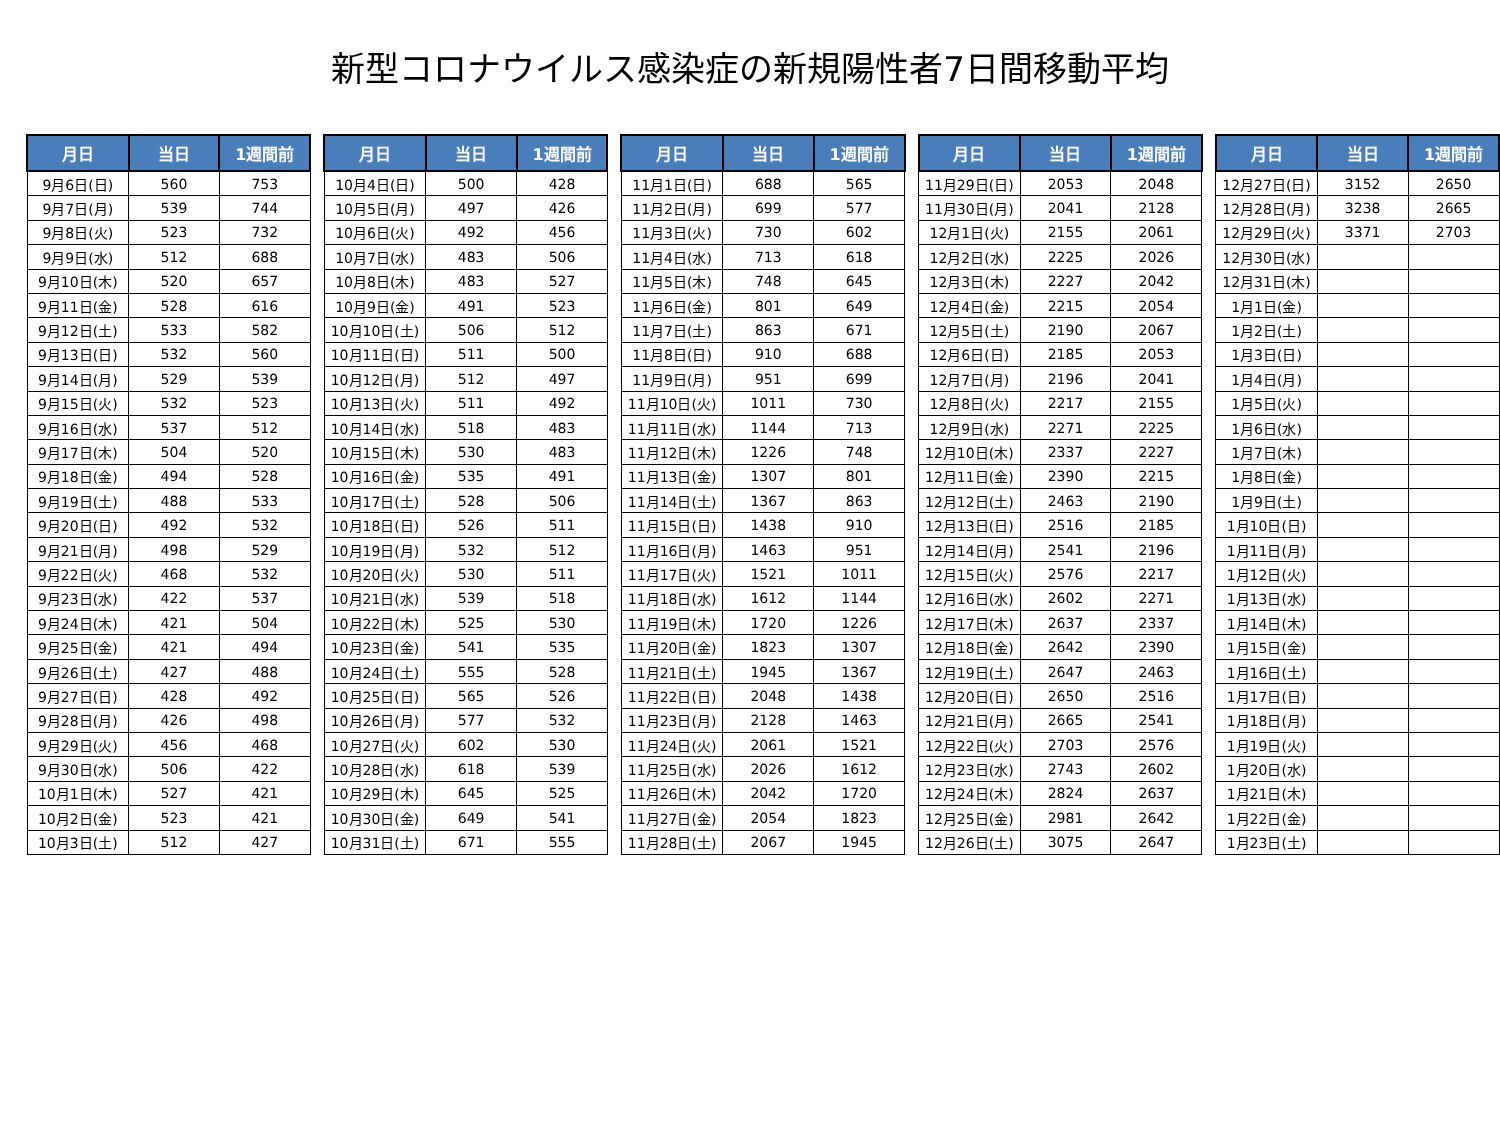新型コロナウイルス感染症の新規陽性者7日間移動平均
| 月日 | 当日 | 1週間前 |
| --- | --- | --- |
| 9月6日(日) | 560 | 753 |
| 9月7日(月) | 539 | 744 |
| 9月8日(火) | 523 | 732 |
| 9月9日(水) | 512 | 688 |
| 9月10日(木) | 520 | 657 |
| 9月11日(金) | 528 | 616 |
| 9月12日(土) | 533 | 582 |
| 9月13日(日) | 532 | 560 |
| 9月14日(月) | 529 | 539 |
| 9月15日(火) | 532 | 523 |
| 9月16日(水) | 537 | 512 |
| 9月17日(木) | 504 | 520 |
| 9月18日(金) | 494 | 528 |
| 9月19日(土) | 488 | 533 |
| 9月20日(日) | 492 | 532 |
| 9月21日(月) | 498 | 529 |
| 9月22日(火) | 468 | 532 |
| 9月23日(水) | 422 | 537 |
| 9月24日(木) | 421 | 504 |
| 9月25日(金) | 421 | 494 |
| 9月26日(土) | 427 | 488 |
| 9月27日(日) | 428 | 492 |
| 9月28日(月) | 426 | 498 |
| 9月29日(火) | 456 | 468 |
| 9月30日(水) | 506 | 422 |
| 10月1日(木) | 527 | 421 |
| 10月2日(金) | 523 | 421 |
| 10月3日(土) | 512 | 427 |
| 月日 | 当日 | 1週間前 |
| --- | --- | --- |
| 10月4日(日) | 500 | 428 |
| 10月5日(月) | 497 | 426 |
| 10月6日(火) | 492 | 456 |
| 10月7日(水) | 483 | 506 |
| 10月8日(木) | 483 | 527 |
| 10月9日(金) | 491 | 523 |
| 10月10日(土) | 506 | 512 |
| 10月11日(日) | 511 | 500 |
| 10月12日(月) | 512 | 497 |
| 10月13日(火) | 511 | 492 |
| 10月14日(水) | 518 | 483 |
| 10月15日(木) | 530 | 483 |
| 10月16日(金) | 535 | 491 |
| 10月17日(土) | 528 | 506 |
| 10月18日(日) | 526 | 511 |
| 10月19日(月) | 532 | 512 |
| 10月20日(火) | 530 | 511 |
| 10月21日(水) | 539 | 518 |
| 10月22日(木) | 525 | 530 |
| 10月23日(金) | 541 | 535 |
| 10月24日(土) | 555 | 528 |
| 10月25日(日) | 565 | 526 |
| 10月26日(月) | 577 | 532 |
| 10月27日(火) | 602 | 530 |
| 10月28日(水) | 618 | 539 |
| 10月29日(木) | 645 | 525 |
| 10月30日(金) | 649 | 541 |
| 10月31日(土) | 671 | 555 |
| 月日 | 当日 | 1週間前 |
| --- | --- | --- |
| 11月1日(日) | 688 | 565 |
| 11月2日(月) | 699 | 577 |
| 11月3日(火) | 730 | 602 |
| 11月4日(水) | 713 | 618 |
| 11月5日(木) | 748 | 645 |
| 11月6日(金) | 801 | 649 |
| 11月7日(土) | 863 | 671 |
| 11月8日(日) | 910 | 688 |
| 11月9日(月) | 951 | 699 |
| 11月10日(火) | 1011 | 730 |
| 11月11日(水) | 1144 | 713 |
| 11月12日(木) | 1226 | 748 |
| 11月13日(金) | 1307 | 801 |
| 11月14日(土) | 1367 | 863 |
| 11月15日(日) | 1438 | 910 |
| 11月16日(月) | 1463 | 951 |
| 11月17日(火) | 1521 | 1011 |
| 11月18日(水) | 1612 | 1144 |
| 11月19日(木) | 1720 | 1226 |
| 11月20日(金) | 1823 | 1307 |
| 11月21日(土) | 1945 | 1367 |
| 11月22日(日) | 2048 | 1438 |
| 11月23日(月) | 2128 | 1463 |
| 11月24日(火) | 2061 | 1521 |
| 11月25日(水) | 2026 | 1612 |
| 11月26日(木) | 2042 | 1720 |
| 11月27日(金) | 2054 | 1823 |
| 11月28日(土) | 2067 | 1945 |
| 月日 | 当日 | 1週間前 |
| --- | --- | --- |
| 11月29日(日) | 2053 | 2048 |
| 11月30日(月) | 2041 | 2128 |
| 12月1日(火) | 2155 | 2061 |
| 12月2日(水) | 2225 | 2026 |
| 12月3日(木) | 2227 | 2042 |
| 12月4日(金) | 2215 | 2054 |
| 12月5日(土) | 2190 | 2067 |
| 12月6日(日) | 2185 | 2053 |
| 12月7日(月) | 2196 | 2041 |
| 12月8日(火) | 2217 | 2155 |
| 12月9日(水) | 2271 | 2225 |
| 12月10日(木) | 2337 | 2227 |
| 12月11日(金) | 2390 | 2215 |
| 12月12日(土) | 2463 | 2190 |
| 12月13日(日) | 2516 | 2185 |
| 12月14日(月) | 2541 | 2196 |
| 12月15日(火) | 2576 | 2217 |
| 12月16日(水) | 2602 | 2271 |
| 12月17日(木) | 2637 | 2337 |
| 12月18日(金) | 2642 | 2390 |
| 12月19日(土) | 2647 | 2463 |
| 12月20日(日) | 2650 | 2516 |
| 12月21日(月) | 2665 | 2541 |
| 12月22日(火) | 2703 | 2576 |
| 12月23日(水) | 2743 | 2602 |
| 12月24日(木) | 2824 | 2637 |
| 12月25日(金) | 2981 | 2642 |
| 12月26日(土) | 3075 | 2647 |
| 月日 | 当日 | 1週間前 |
| --- | --- | --- |
| 12月27日(日) | 3152 | 2650 |
| 12月28日(月) | 3238 | 2665 |
| 12月29日(火) | 3371 | 2703 |
| 12月30日(水) | | |
| 12月31日(木) | | |
| 1月1日(金) | | |
| 1月2日(土) | | |
| 1月3日(日) | | |
| 1月4日(月) | | |
| 1月5日(火) | | |
| 1月6日(水) | | |
| 1月7日(木) | | |
| 1月8日(金) | | |
| 1月9日(土) | | |
| 1月10日(日) | | |
| 1月11日(月) | | |
| 1月12日(火) | | |
| 1月13日(水) | | |
| 1月14日(木) | | |
| 1月15日(金) | | |
| 1月16日(土) | | |
| 1月17日(日) | | |
| 1月18日(月) | | |
| 1月19日(火) | | |
| 1月20日(水) | | |
| 1月21日(木) | | |
| 1月22日(金) | | |
| 1月23日(土) | | |